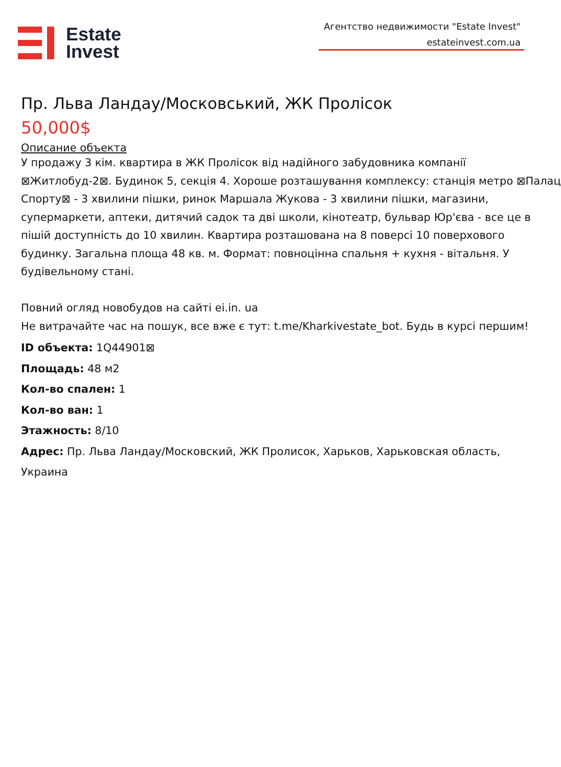Estate
Invest
Агентство недвижимости "Estate Invest"
estateinvest.com.ua
Пр. Льва Ландау/Московський, ЖК Пролісок
50,000$
Описание объекта
У продажу 3 кім. квартира в ЖК Пролісок від надійного забудовника компанії
⊠Житлобуд-2⊠. Будинок 5, секція 4. Хороше розташування комплексу: станція метро ⊠Палац
Спорту⊠ - 3 хвилини пішки, ринок Маршала Жукова - 3 хвилини пішки, магазини,
супермаркети, аптеки, дитячий садок та дві школи, кінотеатр, бульвар Юр'єва - все це в
пішій доступність до 10 хвилин. Квартира розташована на 8 поверсі 10 поверхового
будинку. Загальна площа 48 кв. м. Формат: повноцінна спальня + кухня - вітальня. У
будівельному стані.
Повний огляд новобудов на сайті ei.in. ua
Не витрачайте час на пошук, все вже є тут: t.me/Kharkivestate_bot. Будь в курсі першим!
ID объекта: 1Q44901⊠
Площадь: 48 м2
Кол-во спален: 1
Кол-во ван: 1
Этажность: 8/10
Адрес: Пр. Льва Ландау/Московский, ЖК Пролисок, Харьков, Харьковская область,
Украина